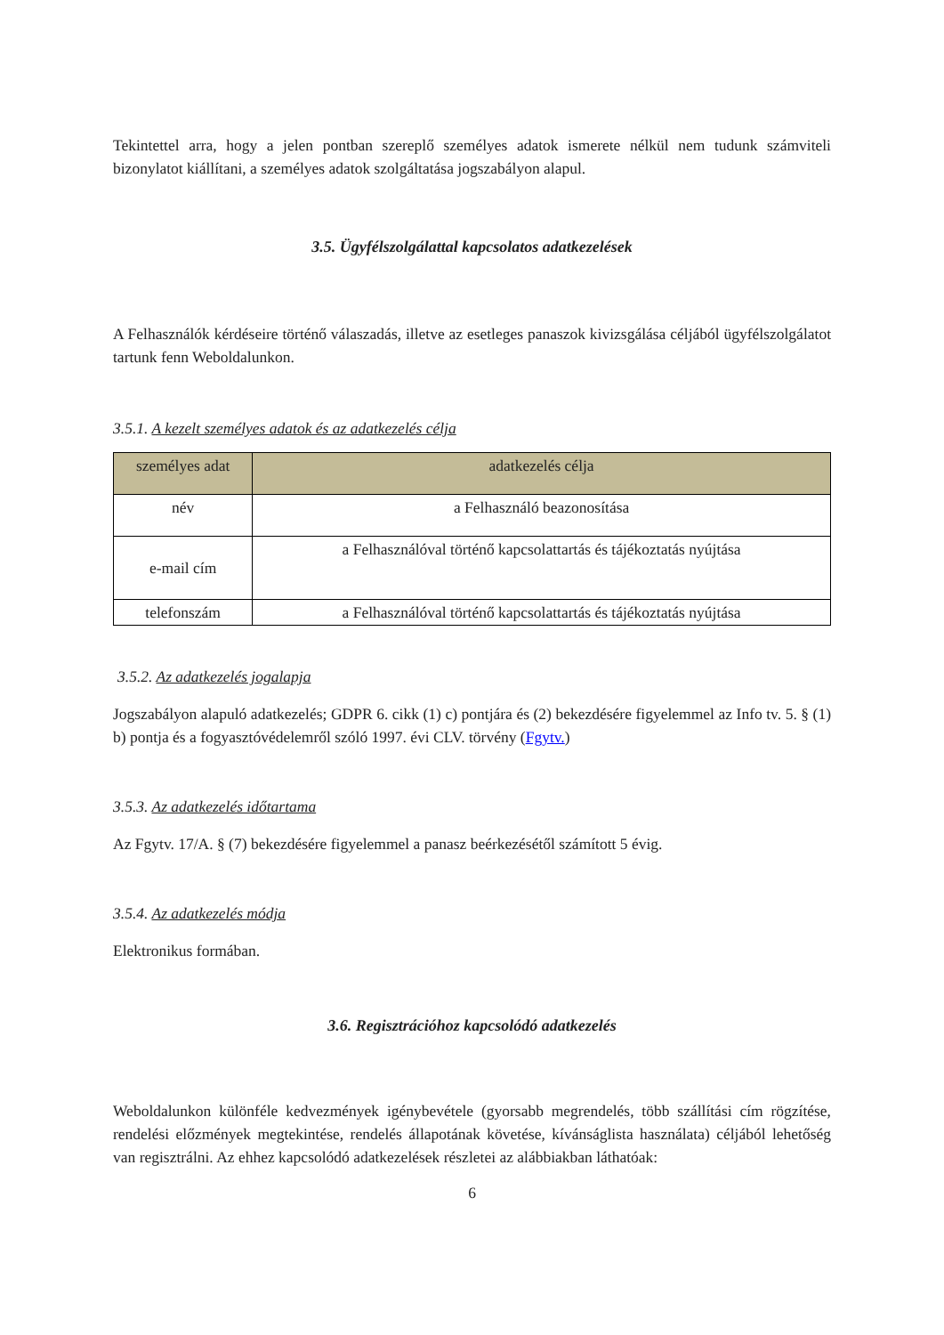Tekintettel arra, hogy a jelen pontban szereplő személyes adatok ismerete nélkül nem tudunk számviteli bizonylatot kiállítani, a személyes adatok szolgáltatása jogszabályon alapul.
3.5. Ügyfélszolgálattal kapcsolatos adatkezelések
A Felhasználók kérdéseire történő válaszadás, illetve az esetleges panaszok kivizsgálása céljából ügyfélszolgálatot tartunk fenn Weboldalunkon.
3.5.1. A kezelt személyes adatok és az adatkezelés célja
| személyes adat | adatkezelés célja |
| --- | --- |
| név | a Felhasználó beazonosítása |
| e-mail cím | a Felhasználóval történő kapcsolattartás és tájékoztatás nyújtása |
| telefonszám | a Felhasználóval történő kapcsolattartás és tájékoztatás nyújtása |
3.5.2. Az adatkezelés jogalapja
Jogszabályon alapuló adatkezelés; GDPR 6. cikk (1) c) pontjára és (2) bekezdésére figyelemmel az Info tv. 5. § (1) b) pontja és a fogyasztóvédelemről szóló 1997. évi CLV. törvény (Fgytv.)
3.5.3. Az adatkezelés időtartama
Az Fgytv. 17/A. § (7) bekezdésére figyelemmel a panasz beérkezésétől számított 5 évig.
3.5.4. Az adatkezelés módja
Elektronikus formában.
3.6. Regisztrációhoz kapcsolódó adatkezelés
Weboldalunkon különféle kedvezmények igénybevétele (gyorsabb megrendelés, több szállítási cím rögzítése, rendelési előzmények megtekintése, rendelés állapotának követése, kívánságlista használata) céljából lehetőség van regisztrálni. Az ehhez kapcsolódó adatkezelések részletei az alábbiakban láthatóak:
6